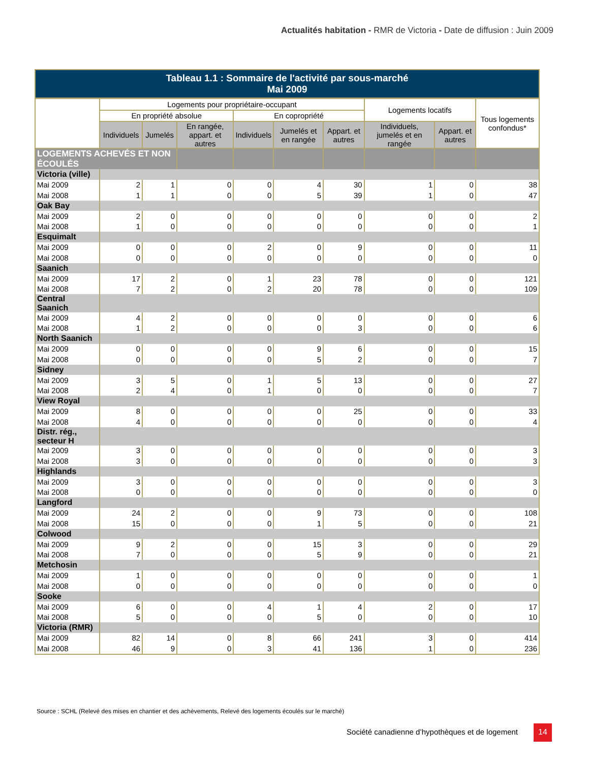Actualités habitation - RMR de Victoria - Date de diffusion : Juin 2009
| Tableau 1.1 : Sommaire de l'activité par sous-marché Mai 2009 | | | | | | | | | |
| --- | --- | --- | --- | --- | --- | --- | --- | --- | --- |
| | Logements pour propriétaire-occupant | | | | | | Logements locatifs | | Tous logements confondus* |
| | En propriété absolue | | | En copropriété | | | | | |
| | Individuels | Jumelés | En rangée, appart. et autres | Individuels | Jumelés et en rangée | Appart. et autres | Individuels, jumelés et en rangée | Appart. et autres | |
| LOGEMENTS ACHEVÉS ET NON ÉCOULÉS | | | | | | | | | |
| Victoria (ville) | | | | | | | | | |
| Mai 2009 | 2 | 1 | 0 | 0 | 4 | 30 | 1 | 0 | 38 |
| Mai 2008 | 1 | 1 | 0 | 0 | 5 | 39 | 1 | 0 | 47 |
| Oak Bay | | | | | | | | | |
| Mai 2009 | 2 | 0 | 0 | 0 | 0 | 0 | 0 | 0 | 2 |
| Mai 2008 | 1 | 0 | 0 | 0 | 0 | 0 | 0 | 0 | 1 |
| Esquimalt | | | | | | | | | |
| Mai 2009 | 0 | 0 | 0 | 2 | 0 | 9 | 0 | 0 | 11 |
| Mai 2008 | 0 | 0 | 0 | 0 | 0 | 0 | 0 | 0 | 0 |
| Saanich | | | | | | | | | |
| Mai 2009 | 17 | 2 | 0 | 1 | 23 | 78 | 0 | 0 | 121 |
| Mai 2008 | 7 | 2 | 0 | 2 | 20 | 78 | 0 | 0 | 109 |
| Central Saanich | | | | | | | | | |
| Mai 2009 | 4 | 2 | 0 | 0 | 0 | 0 | 0 | 0 | 6 |
| Mai 2008 | 1 | 2 | 0 | 0 | 0 | 3 | 0 | 0 | 6 |
| North Saanich | | | | | | | | | |
| Mai 2009 | 0 | 0 | 0 | 0 | 9 | 6 | 0 | 0 | 15 |
| Mai 2008 | 0 | 0 | 0 | 0 | 5 | 2 | 0 | 0 | 7 |
| Sidney | | | | | | | | | |
| Mai 2009 | 3 | 5 | 0 | 1 | 5 | 13 | 0 | 0 | 27 |
| Mai 2008 | 2 | 4 | 0 | 1 | 0 | 0 | 0 | 0 | 7 |
| View Royal | | | | | | | | | |
| Mai 2009 | 8 | 0 | 0 | 0 | 0 | 25 | 0 | 0 | 33 |
| Mai 2008 | 4 | 0 | 0 | 0 | 0 | 0 | 0 | 0 | 4 |
| Distr. rég., secteur H | | | | | | | | | |
| Mai 2009 | 3 | 0 | 0 | 0 | 0 | 0 | 0 | 0 | 3 |
| Mai 2008 | 3 | 0 | 0 | 0 | 0 | 0 | 0 | 0 | 3 |
| Highlands | | | | | | | | | |
| Mai 2009 | 3 | 0 | 0 | 0 | 0 | 0 | 0 | 0 | 3 |
| Mai 2008 | 0 | 0 | 0 | 0 | 0 | 0 | 0 | 0 | 0 |
| Langford | | | | | | | | | |
| Mai 2009 | 24 | 2 | 0 | 0 | 9 | 73 | 0 | 0 | 108 |
| Mai 2008 | 15 | 0 | 0 | 0 | 1 | 5 | 0 | 0 | 21 |
| Colwood | | | | | | | | | |
| Mai 2009 | 9 | 2 | 0 | 0 | 15 | 3 | 0 | 0 | 29 |
| Mai 2008 | 7 | 0 | 0 | 0 | 5 | 9 | 0 | 0 | 21 |
| Metchosin | | | | | | | | | |
| Mai 2009 | 1 | 0 | 0 | 0 | 0 | 0 | 0 | 0 | 1 |
| Mai 2008 | 0 | 0 | 0 | 0 | 0 | 0 | 0 | 0 | 0 |
| Sooke | | | | | | | | | |
| Mai 2009 | 6 | 0 | 0 | 4 | 1 | 4 | 2 | 0 | 17 |
| Mai 2008 | 5 | 0 | 0 | 0 | 5 | 0 | 0 | 0 | 10 |
| Victoria (RMR) | | | | | | | | | |
| Mai 2009 | 82 | 14 | 0 | 8 | 66 | 241 | 3 | 0 | 414 |
| Mai 2008 | 46 | 9 | 0 | 3 | 41 | 136 | 1 | 0 | 236 |
Source : SCHL (Relevé des mises en chantier et des achèvements, Relevé des logements écoulés sur le marché)
Société canadienne d’hypothèques et de logement
14